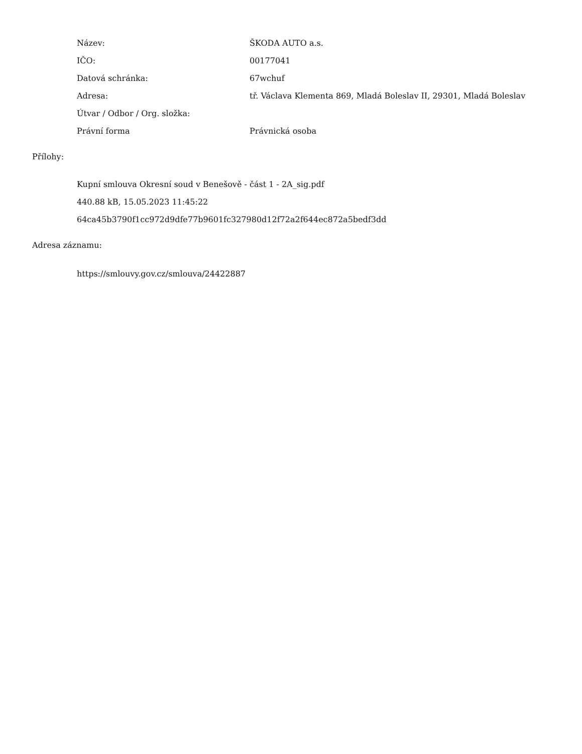| Název: | ŠKODA AUTO a.s. |
| IČO: | 00177041 |
| Datová schránka: | 67wchuf |
| Adresa: | tř. Václava Klementa 869, Mladá Boleslav II, 29301, Mladá Boleslav |
| Útvar / Odbor / Org. složka: | |
| Právní forma | Právnická osoba |
Přílohy:
Kupní smlouva Okresní soud v Benešově - část 1 - 2A_sig.pdf
440.88 kB, 15.05.2023 11:45:22
64ca45b3790f1cc972d9dfe77b9601fc327980d12f72a2f644ec872a5bedf3dd
Adresa záznamu:
https://smlouvy.gov.cz/smlouva/24422887